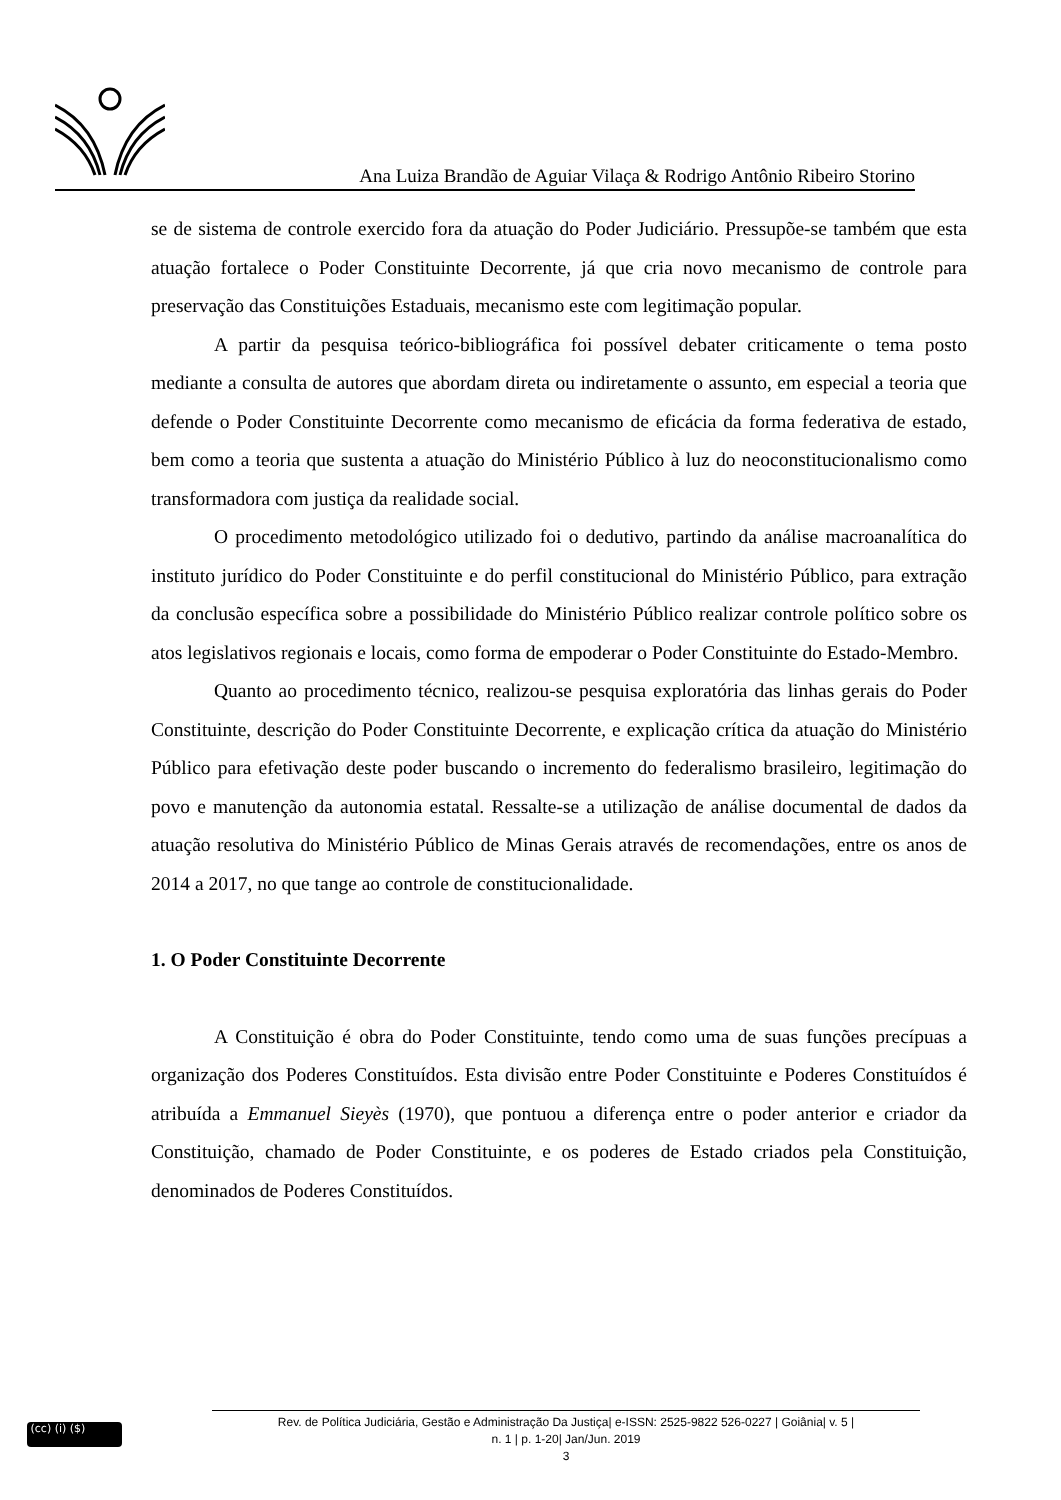Ana Luiza Brandão de Aguiar Vilaça & Rodrigo Antônio Ribeiro Storino
se de sistema de controle exercido fora da atuação do Poder Judiciário. Pressupõe-se também que esta atuação fortalece o Poder Constituinte Decorrente, já que cria novo mecanismo de controle para preservação das Constituições Estaduais, mecanismo este com legitimação popular.
A partir da pesquisa teórico-bibliográfica foi possível debater criticamente o tema posto mediante a consulta de autores que abordam direta ou indiretamente o assunto, em especial a teoria que defende o Poder Constituinte Decorrente como mecanismo de eficácia da forma federativa de estado, bem como a teoria que sustenta a atuação do Ministério Público à luz do neoconstitucionalismo como transformadora com justiça da realidade social.
O procedimento metodológico utilizado foi o dedutivo, partindo da análise macroanalítica do instituto jurídico do Poder Constituinte e do perfil constitucional do Ministério Público, para extração da conclusão específica sobre a possibilidade do Ministério Público realizar controle político sobre os atos legislativos regionais e locais, como forma de empoderar o Poder Constituinte do Estado-Membro.
Quanto ao procedimento técnico, realizou-se pesquisa exploratória das linhas gerais do Poder Constituinte, descrição do Poder Constituinte Decorrente, e explicação crítica da atuação do Ministério Público para efetivação deste poder buscando o incremento do federalismo brasileiro, legitimação do povo e manutenção da autonomia estatal. Ressalte-se a utilização de análise documental de dados da atuação resolutiva do Ministério Público de Minas Gerais através de recomendações, entre os anos de 2014 a 2017, no que tange ao controle de constitucionalidade.
1. O Poder Constituinte Decorrente
A Constituição é obra do Poder Constituinte, tendo como uma de suas funções precípuas a organização dos Poderes Constituídos. Esta divisão entre Poder Constituinte e Poderes Constituídos é atribuída a Emmanuel Sieyès (1970), que pontuou a diferença entre o poder anterior e criador da Constituição, chamado de Poder Constituinte, e os poderes de Estado criados pela Constituição, denominados de Poderes Constituídos.
(cc) (i) ($)
Rev. de Política Judiciária, Gestão e Administração Da Justiça| e-ISSN: 2525-9822 526-0227 | Goiânia| v. 5 |
n. 1 | p. 1-20| Jan/Jun. 2019
3